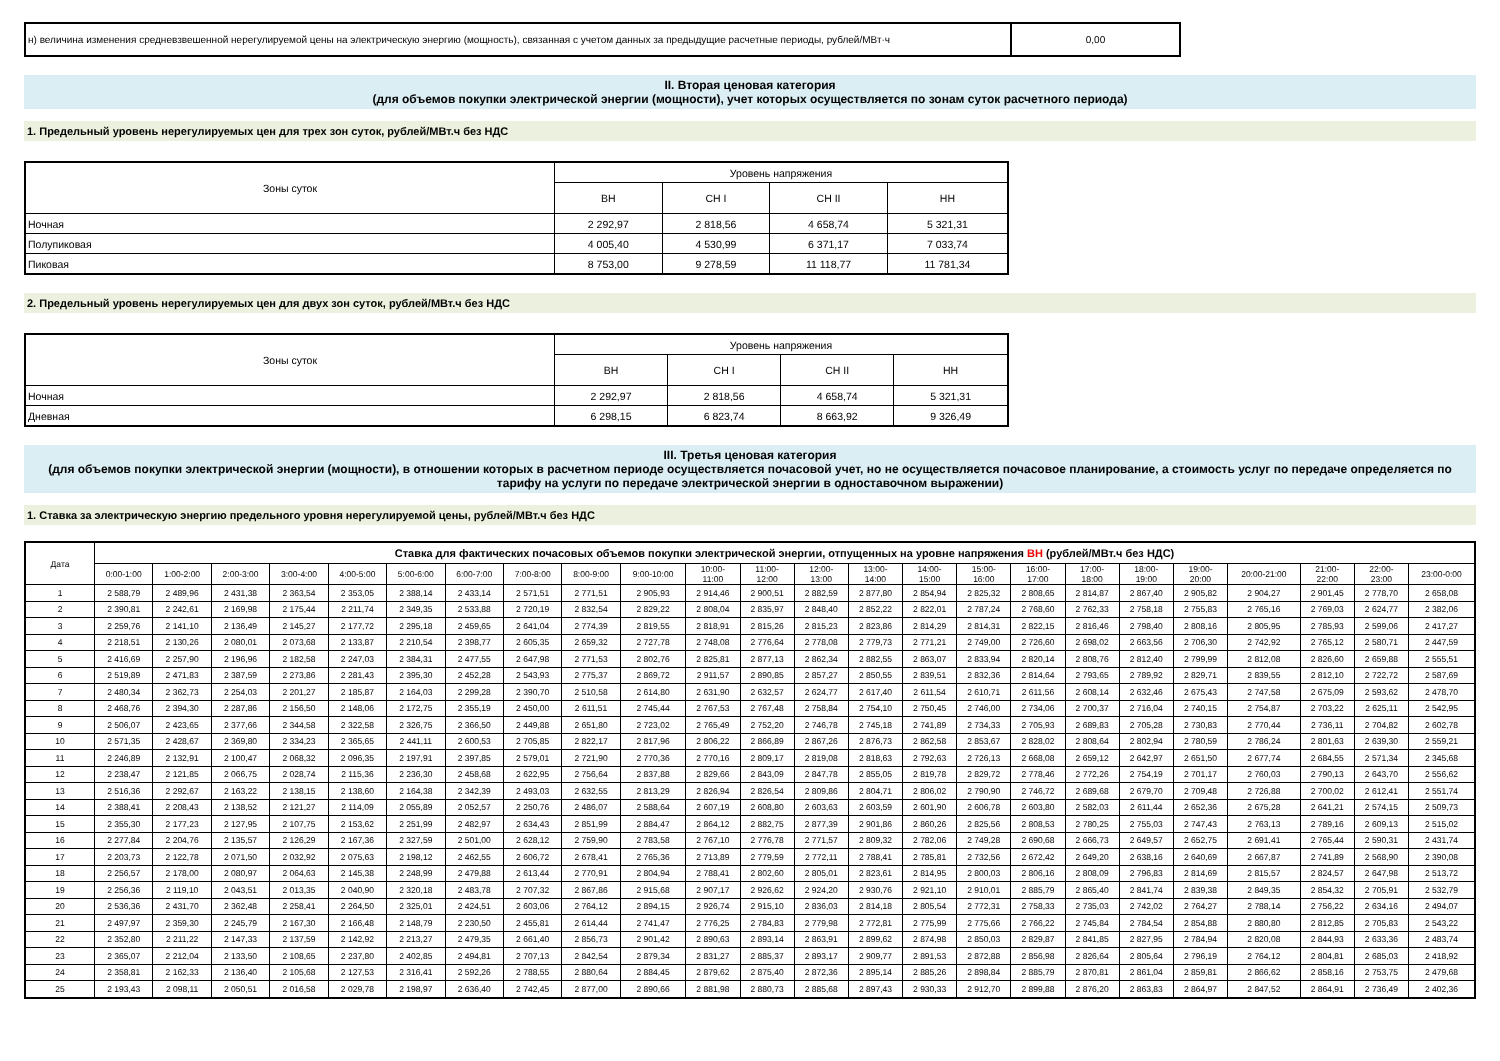| н) величина изменения средневзвешенной нерегулируемой цены на электрическую энергию (мощность), связанная с учетом данных за предыдущие расчетные периоды, рублей/МВт·ч | 0,00 |
II. Вторая ценовая категория
(для объемов покупки электрической энергии (мощности), учет которых осуществляется по зонам суток расчетного периода)
1. Предельный уровень нерегулируемых цен для трех зон суток, рублей/МВт.ч без НДС
| Зоны суток | Уровень напряжения | | | |
| | ВН | СН I | СН II | НН |
| Ночная | 2 292,97 | 2 818,56 | 4 658,74 | 5 321,31 |
| Полупиковая | 4 005,40 | 4 530,99 | 6 371,17 | 7 033,74 |
| Пиковая | 8 753,00 | 9 278,59 | 11 118,77 | 11 781,34 |
2. Предельный уровень нерегулируемых цен для двух зон суток, рублей/МВт.ч без НДС
| Зоны суток | Уровень напряжения | | | |
| | ВН | СН I | СН II | НН |
| Ночная | 2 292,97 | 2 818,56 | 4 658,74 | 5 321,31 |
| Дневная | 6 298,15 | 6 823,74 | 8 663,92 | 9 326,49 |
III. Третья ценовая категория
(для объемов покупки электрической энергии (мощности), в отношении которых в расчетном периоде осуществляется почасовой учет, но не осуществляется почасовое планирование, а стоимость услуг по передаче определяется по тарифу на услуги по передаче электрической энергии в одноставочном выражении)
1. Ставка за электрическую энергию предельного уровня нерегулируемой цены, рублей/МВт.ч без НДС
| Дата | Ставка для фактических почасовых объемов покупки электрической энергии, отпущенных на уровне напряжения ВН (рублей/МВт.ч без НДС) | | | | | | | | | | | | | | | | | | | | | | | |
| --- | --- | --- | --- | --- | --- | --- | --- | --- | --- | --- | --- | --- | --- | --- | --- | --- | --- | --- | --- | --- | --- | --- | --- | --- |
| | 0:00-1:00 | 1:00-2:00 | 2:00-3:00 | 3:00-4:00 | 4:00-5:00 | 5:00-6:00 | 6:00-7:00 | 7:00-8:00 | 8:00-9:00 | 9:00-10:00 | 10:00- 11:00 | 11:00- 12:00 | 12:00- 13:00 | 13:00- 14:00 | 14:00- 15:00 | 15:00- 16:00 | 16:00- 17:00 | 17:00- 18:00 | 18:00- 19:00 | 19:00- 20:00 | 20:00-21:00 | 21:00- 22:00 | 22:00- 23:00 | 23:00-0:00 |
| 1 | 2 588,79 | 2 489,96 | 2 431,38 | 2 363,54 | 2 353,05 | 2 388,14 | 2 433,14 | 2 571,51 | 2 771,51 | 2 905,93 | 2 914,46 | 2 900,51 | 2 882,59 | 2 877,80 | 2 854,94 | 2 825,32 | 2 808,65 | 2 814,87 | 2 867,40 | 2 905,82 | 2 904,27 | 2 901,45 | 2 778,70 | 2 658,08 |
| 2 | 2 390,81 | 2 242,61 | 2 169,98 | 2 175,44 | 2 211,74 | 2 349,35 | 2 533,88 | 2 720,19 | 2 832,54 | 2 829,22 | 2 808,04 | 2 835,97 | 2 848,40 | 2 852,22 | 2 822,01 | 2 787,24 | 2 768,60 | 2 762,33 | 2 758,18 | 2 755,83 | 2 765,16 | 2 769,03 | 2 624,77 | 2 382,06 |
| 3 | 2 259,76 | 2 141,10 | 2 136,49 | 2 145,27 | 2 177,72 | 2 295,18 | 2 459,65 | 2 641,04 | 2 774,39 | 2 819,55 | 2 818,91 | 2 815,26 | 2 815,23 | 2 823,86 | 2 814,29 | 2 814,31 | 2 822,15 | 2 816,46 | 2 798,40 | 2 808,16 | 2 805,95 | 2 785,93 | 2 599,06 | 2 417,27 |
| 4 | 2 218,51 | 2 130,26 | 2 080,01 | 2 073,68 | 2 133,87 | 2 210,54 | 2 398,77 | 2 605,35 | 2 659,32 | 2 727,78 | 2 748,08 | 2 776,64 | 2 778,08 | 2 779,73 | 2 771,21 | 2 749,00 | 2 726,60 | 2 698,02 | 2 663,56 | 2 706,30 | 2 742,92 | 2 765,12 | 2 580,71 | 2 447,59 |
| 5 | 2 416,69 | 2 257,90 | 2 196,96 | 2 182,58 | 2 247,03 | 2 384,31 | 2 477,55 | 2 647,98 | 2 771,53 | 2 802,76 | 2 825,81 | 2 877,13 | 2 862,34 | 2 882,55 | 2 863,07 | 2 833,94 | 2 820,14 | 2 808,76 | 2 812,40 | 2 799,99 | 2 812,08 | 2 826,60 | 2 659,88 | 2 555,51 |
| 6 | 2 519,89 | 2 471,83 | 2 387,59 | 2 273,86 | 2 281,43 | 2 395,30 | 2 452,28 | 2 543,93 | 2 775,37 | 2 869,72 | 2 911,57 | 2 890,85 | 2 857,27 | 2 850,55 | 2 839,51 | 2 832,36 | 2 814,64 | 2 793,65 | 2 789,92 | 2 829,71 | 2 839,55 | 2 812,10 | 2 722,72 | 2 587,69 |
| 7 | 2 480,34 | 2 362,73 | 2 254,03 | 2 201,27 | 2 185,87 | 2 164,03 | 2 299,28 | 2 390,70 | 2 510,58 | 2 614,80 | 2 631,90 | 2 632,57 | 2 624,77 | 2 617,40 | 2 611,54 | 2 610,71 | 2 611,56 | 2 608,14 | 2 632,46 | 2 675,43 | 2 747,58 | 2 675,09 | 2 593,62 | 2 478,70 |
| 8 | 2 468,76 | 2 394,30 | 2 287,86 | 2 156,50 | 2 148,06 | 2 172,75 | 2 355,19 | 2 450,00 | 2 611,51 | 2 745,44 | 2 767,53 | 2 767,48 | 2 758,84 | 2 754,10 | 2 750,45 | 2 746,00 | 2 734,06 | 2 700,37 | 2 716,04 | 2 740,15 | 2 754,87 | 2 703,22 | 2 625,11 | 2 542,95 |
| 9 | 2 506,07 | 2 423,65 | 2 377,66 | 2 344,58 | 2 322,58 | 2 326,75 | 2 366,50 | 2 449,88 | 2 651,80 | 2 723,02 | 2 765,49 | 2 752,20 | 2 746,78 | 2 745,18 | 2 741,89 | 2 734,33 | 2 705,93 | 2 689,83 | 2 705,28 | 2 730,83 | 2 770,44 | 2 736,11 | 2 704,82 | 2 602,78 |
| 10 | 2 571,35 | 2 428,67 | 2 369,80 | 2 334,23 | 2 365,65 | 2 441,11 | 2 600,53 | 2 705,85 | 2 822,17 | 2 817,96 | 2 806,22 | 2 866,89 | 2 867,26 | 2 876,73 | 2 862,58 | 2 853,67 | 2 828,02 | 2 808,64 | 2 802,94 | 2 780,59 | 2 786,24 | 2 801,63 | 2 639,30 | 2 559,21 |
| 11 | 2 246,89 | 2 132,91 | 2 100,47 | 2 068,32 | 2 096,35 | 2 197,91 | 2 397,85 | 2 579,01 | 2 721,90 | 2 770,36 | 2 770,16 | 2 809,17 | 2 819,08 | 2 818,63 | 2 792,63 | 2 726,13 | 2 668,08 | 2 659,12 | 2 642,97 | 2 651,50 | 2 677,74 | 2 684,55 | 2 571,34 | 2 345,68 |
| 12 | 2 238,47 | 2 121,85 | 2 066,75 | 2 028,74 | 2 115,36 | 2 236,30 | 2 458,68 | 2 622,95 | 2 756,64 | 2 837,88 | 2 829,66 | 2 843,09 | 2 847,78 | 2 855,05 | 2 819,78 | 2 829,72 | 2 778,46 | 2 772,26 | 2 754,19 | 2 701,17 | 2 760,03 | 2 790,13 | 2 643,70 | 2 556,62 |
| 13 | 2 516,36 | 2 292,67 | 2 163,22 | 2 138,15 | 2 138,60 | 2 164,38 | 2 342,39 | 2 493,03 | 2 632,55 | 2 813,29 | 2 826,94 | 2 826,54 | 2 809,86 | 2 804,71 | 2 806,02 | 2 790,90 | 2 746,72 | 2 689,68 | 2 679,70 | 2 709,48 | 2 726,88 | 2 700,02 | 2 612,41 | 2 551,74 |
| 14 | 2 388,41 | 2 208,43 | 2 138,52 | 2 121,27 | 2 114,09 | 2 055,89 | 2 052,57 | 2 250,76 | 2 486,07 | 2 588,64 | 2 607,19 | 2 608,80 | 2 603,63 | 2 603,59 | 2 601,90 | 2 606,78 | 2 603,80 | 2 582,03 | 2 611,44 | 2 652,36 | 2 675,28 | 2 641,21 | 2 574,15 | 2 509,73 |
| 15 | 2 355,30 | 2 177,23 | 2 127,95 | 2 107,75 | 2 153,62 | 2 251,99 | 2 482,97 | 2 634,43 | 2 851,99 | 2 884,47 | 2 864,12 | 2 882,75 | 2 877,39 | 2 901,86 | 2 860,26 | 2 825,56 | 2 808,53 | 2 780,25 | 2 755,03 | 2 747,43 | 2 763,13 | 2 789,16 | 2 609,13 | 2 515,02 |
| 16 | 2 277,84 | 2 204,76 | 2 135,57 | 2 126,29 | 2 167,36 | 2 327,59 | 2 501,00 | 2 628,12 | 2 759,90 | 2 783,58 | 2 767,10 | 2 776,78 | 2 771,57 | 2 809,32 | 2 782,06 | 2 749,28 | 2 690,68 | 2 666,73 | 2 649,57 | 2 652,75 | 2 691,41 | 2 765,44 | 2 590,31 | 2 431,74 |
| 17 | 2 203,73 | 2 122,78 | 2 071,50 | 2 032,92 | 2 075,63 | 2 198,12 | 2 462,55 | 2 606,72 | 2 678,41 | 2 765,36 | 2 713,89 | 2 779,59 | 2 772,11 | 2 788,41 | 2 785,81 | 2 732,56 | 2 672,42 | 2 649,20 | 2 638,16 | 2 640,69 | 2 667,87 | 2 741,89 | 2 568,90 | 2 390,08 |
| 18 | 2 256,57 | 2 178,00 | 2 080,97 | 2 064,63 | 2 145,38 | 2 248,99 | 2 479,88 | 2 613,44 | 2 770,91 | 2 804,94 | 2 788,41 | 2 802,60 | 2 805,01 | 2 823,61 | 2 814,95 | 2 800,03 | 2 806,16 | 2 808,09 | 2 796,83 | 2 814,69 | 2 815,57 | 2 824,57 | 2 647,98 | 2 513,72 |
| 19 | 2 256,36 | 2 119,10 | 2 043,51 | 2 013,35 | 2 040,90 | 2 320,18 | 2 483,78 | 2 707,32 | 2 867,86 | 2 915,68 | 2 907,17 | 2 926,62 | 2 924,20 | 2 930,76 | 2 921,10 | 2 910,01 | 2 885,79 | 2 865,40 | 2 841,74 | 2 839,38 | 2 849,35 | 2 854,32 | 2 705,91 | 2 532,79 |
| 20 | 2 536,36 | 2 431,70 | 2 362,48 | 2 258,41 | 2 264,50 | 2 325,01 | 2 424,51 | 2 603,06 | 2 764,12 | 2 894,15 | 2 926,74 | 2 915,10 | 2 836,03 | 2 814,18 | 2 805,54 | 2 772,31 | 2 758,33 | 2 735,03 | 2 742,02 | 2 764,27 | 2 788,14 | 2 756,22 | 2 634,16 | 2 494,07 |
| 21 | 2 497,97 | 2 359,30 | 2 245,79 | 2 167,30 | 2 166,48 | 2 148,79 | 2 230,50 | 2 455,81 | 2 614,44 | 2 741,47 | 2 776,25 | 2 784,83 | 2 779,98 | 2 772,81 | 2 775,99 | 2 775,66 | 2 766,22 | 2 745,84 | 2 784,54 | 2 854,88 | 2 880,80 | 2 812,85 | 2 705,83 | 2 543,22 |
| 22 | 2 352,80 | 2 211,22 | 2 147,33 | 2 137,59 | 2 142,92 | 2 213,27 | 2 479,35 | 2 661,40 | 2 856,73 | 2 901,42 | 2 890,63 | 2 893,14 | 2 863,91 | 2 899,62 | 2 874,98 | 2 850,03 | 2 829,87 | 2 841,85 | 2 827,95 | 2 784,94 | 2 820,08 | 2 844,93 | 2 633,36 | 2 483,74 |
| 23 | 2 365,07 | 2 212,04 | 2 133,50 | 2 108,65 | 2 237,80 | 2 402,85 | 2 494,81 | 2 707,13 | 2 842,54 | 2 879,34 | 2 831,27 | 2 885,37 | 2 893,17 | 2 909,77 | 2 891,53 | 2 872,88 | 2 856,98 | 2 826,64 | 2 805,64 | 2 796,19 | 2 764,12 | 2 804,81 | 2 685,03 | 2 418,92 |
| 24 | 2 358,81 | 2 162,33 | 2 136,40 | 2 105,68 | 2 127,53 | 2 316,41 | 2 592,26 | 2 788,55 | 2 880,64 | 2 884,45 | 2 879,62 | 2 875,40 | 2 872,36 | 2 895,14 | 2 885,26 | 2 898,84 | 2 885,79 | 2 870,81 | 2 861,04 | 2 859,81 | 2 866,62 | 2 858,16 | 2 753,75 | 2 479,68 |
| 25 | 2 193,43 | 2 098,11 | 2 050,51 | 2 016,58 | 2 029,78 | 2 198,97 | 2 636,40 | 2 742,45 | 2 877,00 | 2 890,66 | 2 881,98 | 2 880,73 | 2 885,68 | 2 897,43 | 2 930,33 | 2 912,70 | 2 899,88 | 2 876,20 | 2 863,83 | 2 864,97 | 2 847,52 | 2 864,91 | 2 736,49 | 2 402,36 |